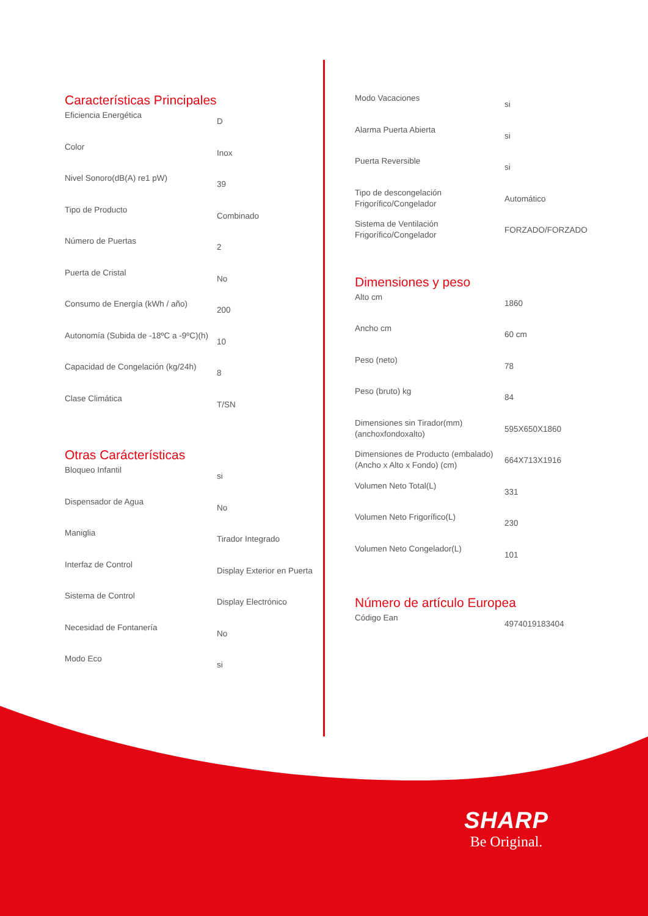Características Principales
| Eficiencia Energética | D |
| Color | Inox |
| Nivel Sonoro(dB(A) re1 pW) | 39 |
| Tipo de Producto | Combinado |
| Número de Puertas | 2 |
| Puerta de Cristal | No |
| Consumo de Energía (kWh / año) | 200 |
| Autonomía (Subida de -18ºC a -9ºC)(h) | 10 |
| Capacidad de Congelación (kg/24h) | 8 |
| Clase Climática | T/SN |
Otras Carácterísticas
| Bloqueo Infantil | si |
| Dispensador de Agua | No |
| Maniglia | Tirador Integrado |
| Interfaz de Control | Display Exterior en Puerta |
| Sistema de Control | Display Electrónico |
| Necesidad de Fontanería | No |
| Modo Eco | si |
| Modo Vacaciones | si |
| Alarma Puerta Abierta | si |
| Puerta Reversible | si |
| Tipo de descongelación Frigorífico/Congelador | Automático |
| Sistema de Ventilación Frigorífico/Congelador | FORZADO/FORZADO |
Dimensiones y peso
| Alto cm | 1860 |
| Ancho cm | 60 cm |
| Peso (neto) | 78 |
| Peso (bruto) kg | 84 |
| Dimensiones sin Tirador(mm) (anchoxfondoxalto) | 595X650X1860 |
| Dimensiones de Producto (embalado) (Ancho x Alto x Fondo) (cm) | 664X713X1916 |
| Volumen Neto Total(L) | 331 |
| Volumen Neto Frigorífico(L) | 230 |
| Volumen Neto Congelador(L) | 101 |
Número de artículo Europea
| Código Ean | 4974019183404 |
SHARP
Be Original.